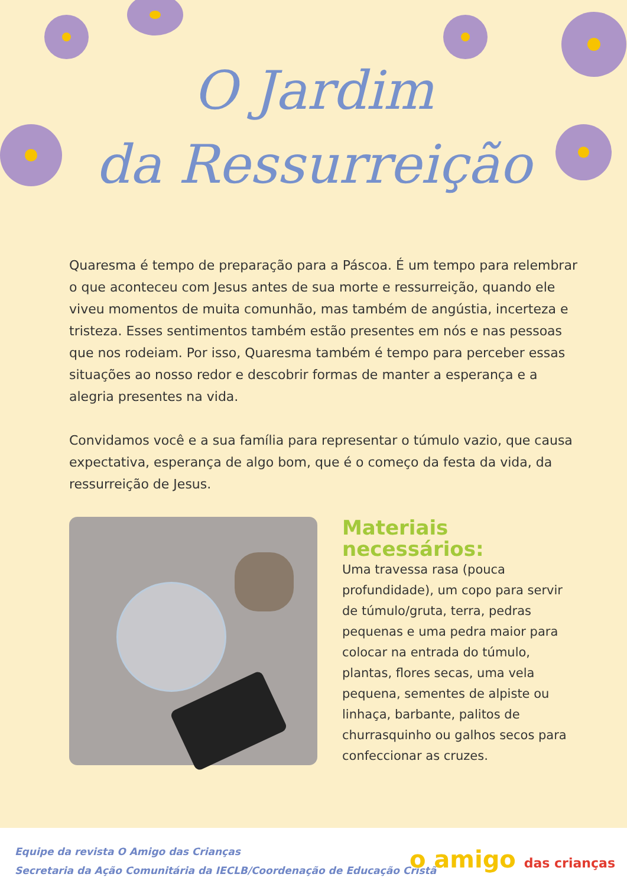O Jardim
da Ressurreição
Quaresma é tempo de preparação para a Páscoa. É um tempo para relembrar o que aconteceu com Jesus antes de sua morte e ressurreição, quando ele viveu momentos de muita comunhão, mas também de angústia, incerteza e tristeza. Esses sentimentos também estão presentes em nós e nas pessoas que nos rodeiam. Por isso, Quaresma também é tempo para perceber essas situações ao nosso redor e descobrir formas de manter a esperança e a alegria presentes na vida.
Convidamos você e a sua família para representar o túmulo vazio, que causa expectativa, esperança de algo bom, que é o começo da festa da vida, da ressurreição de Jesus.
Materiais necessários:
Uma travessa rasa (pouca profundidade), um copo para servir de túmulo/gruta, terra, pedras pequenas e uma pedra maior para colocar na entrada do túmulo, plantas, flores secas, uma vela pequena, sementes de alpiste ou linhaça, barbante, palitos de churrasquinho ou galhos secos para confeccionar as cruzes.
Equipe da revista O Amigo das Crianças
Secretaria da Ação Comunitária da IECLB/Coordenação de Educação Cristã
o amigo das crianças